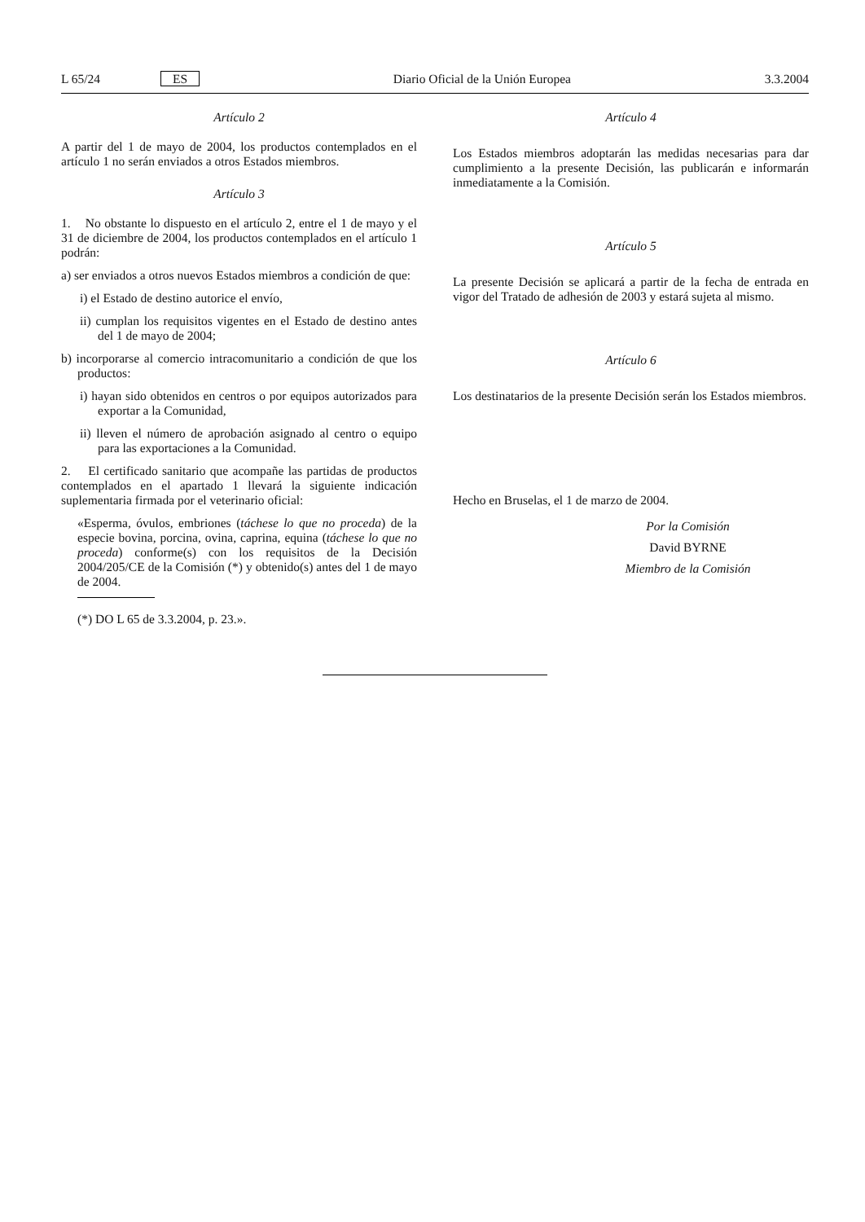L 65/24 ES Diario Oficial de la Unión Europea 3.3.2004
Artículo 2
A partir del 1 de mayo de 2004, los productos contemplados en el artículo 1 no serán enviados a otros Estados miembros.
Artículo 3
1. No obstante lo dispuesto en el artículo 2, entre el 1 de mayo y el 31 de diciembre de 2004, los productos contemplados en el artículo 1 podrán:
a) ser enviados a otros nuevos Estados miembros a condición de que:
i) el Estado de destino autorice el envío,
ii) cumplan los requisitos vigentes en el Estado de destino antes del 1 de mayo de 2004;
b) incorporarse al comercio intracomunitario a condición de que los productos:
i) hayan sido obtenidos en centros o por equipos autorizados para exportar a la Comunidad,
ii) lleven el número de aprobación asignado al centro o equipo para las exportaciones a la Comunidad.
2. El certificado sanitario que acompañe las partidas de productos contemplados en el apartado 1 llevará la siguiente indicación suplementaria firmada por el veterinario oficial:
«Esperma, óvulos, embriones (táchese lo que no proceda) de la especie bovina, porcina, ovina, caprina, equina (táchese lo que no proceda) conforme(s) con los requisitos de la Decisión 2004/205/CE de la Comisión (*) y obtenido(s) antes del 1 de mayo de 2004.
(*) DO L 65 de 3.3.2004, p. 23.».
Artículo 4
Los Estados miembros adoptarán las medidas necesarias para dar cumplimiento a la presente Decisión, las publicarán e informarán inmediatamente a la Comisión.
Artículo 5
La presente Decisión se aplicará a partir de la fecha de entrada en vigor del Tratado de adhesión de 2003 y estará sujeta al mismo.
Artículo 6
Los destinatarios de la presente Decisión serán los Estados miembros.
Hecho en Bruselas, el 1 de marzo de 2004.
Por la Comisión
David BYRNE
Miembro de la Comisión